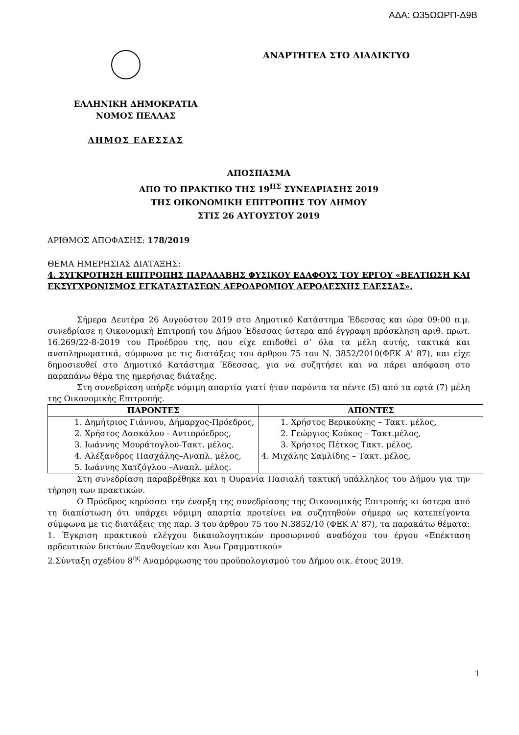ΑΔΑ: Ω35ΩΩΡΠ-Δ9Β
ΕΛΛΗΝΙΚΗ ΔΗΜΟΚΡΑΤΙΑ
ΝΟΜΟΣ ΠΕΛΛΑΣ
ΔΗΜΟΣ ΕΔΕΣΣΑΣ
ΑΝΑΡΤΗΤΕΑ ΣΤΟ ΔΙΑΔΙΚΤΥΟ
ΑΠΟΣΠΑΣΜΑ
ΑΠΟ ΤΟ ΠΡΑΚΤΙΚΟ ΤΗΣ 19<sup>ΗΣ</sup> ΣΥΝΕΔΡΙΑΣΗΣ 2019
ΤΗΣ ΟΙΚΟΝΟΜΙΚΗ ΕΠΙΤΡΟΠΗΣ ΤΟΥ ΔΗΜΟΥ
ΣΤΙΣ 26 ΑΥΓΟΥΣΤΟΥ 2019
ΑΡΙΘΜΟΣ ΑΠΟΦΑΣΗΣ: 178/2019
ΘΕΜΑ ΗΜΕΡΗΣΙΑΣ ΔΙΑΤΑΞΗΣ:
4. ΣΥΓΚΡΟΤΗΣΗ ΕΠΙΤΡΟΠΗΣ ΠΑΡΑΛΑΒΗΣ ΦΥΣΙΚΟΥ ΕΔΑΦΟΥΣ ΤΟΥ ΕΡΓΟΥ «ΒΕΛΤΙΩΣΗ ΚΑΙ ΕΚΣΥΓΧΡΟΝΙΣΜΟΣ ΕΓΚΑΤΑΣΤΑΣΕΩΝ ΑΕΡΟΔΡΟΜΙΟΥ ΑΕΡΟΛΕΣΧΗΣ ΕΔΕΣΣΑΣ».
Σήμερα Δευτέρα 26 Αυγούστου 2019 στο Δημοτικό Κατάστημα Έδεσσας και ώρα 09:00 π.μ. συνεδρίασε η Οικονομική Επιτροπή του Δήμου Έδεσσας ύστερα από έγγραφη πρόσκληση αριθ. πρωτ. 16.269/22-8-2019 του Προέδρου της, που είχε επιδοθεί σ’ όλα τα μέλη αυτής, τακτικά και αναπληρωματικά, σύμφωνα με τις διατάξεις του άρθρου 75 του Ν. 3852/2010(ΦΕΚ Α' 87), και είχε δημοσιευθεί στο Δημοτικό Κατάστημα Έδεσσας, για να συζητήσει και να πάρει απόφαση στο παραπάνω θέμα της ημερήσιας διάταξης.
Στη συνεδρίαση υπήρξε νόμιμη απαρτία γιατί ήταν παρόντα τα πέντε (5) από τα εφτά (7) μέλη της Οικονομικής Επιτροπής.
| ΠΑΡΟΝΤΕΣ | ΑΠΟΝΤΕΣ |
| --- | --- |
| 1. Δημήτριος Γιάννου, Δήμαρχος-Πρόεδρος, 2. Χρήστος Δασκάλου - Αντιπρόεδρος, 3. Ιωάννης Μουράτογλου-Τακτ. μέλος. 4. Αλέξανδρος Πασχάλης–Αναπλ. μέλος, 5. Ιωάννης Χατζόγλου –Αναπλ. μέλος. | 1. Χρήστος Βερικούκης – Τακτ. μέλος, 2. Γεώργιος Κούκος – Τακτ.μέλος, 3. Χρήστος Πέτκος Τακτ. μέλος. 4. Μιχάλης Σαμλίδης – Τακτ. μέλος, |
Στη συνεδρίαση παραβρέθηκε και η Ουρανία Πασιαλή τακτική υπάλληλος του Δήμου για την τήρηση των πρακτικών.
Ο Πρόεδρος κηρύσσει την έναρξη της συνεδρίασης της Οικονομικής Επιτροπής κι ύστερα από τη διαπίστωση ότι υπάρχει νόμιμη απαρτία προτείνει να συζητηθούν σήμερα ως κατεπείγοντα σύμφωνα με τις διατάξεις της παρ. 3 του άρθρου 75 του Ν.3852/10 (ΦΕΚ Α' 87), τα παρακάτω θέματα:
1. Έγκριση πρακτικού ελέγχου δικαιολογητικών προσωρινού αναδόχου του έργου «Επέκταση αρδευτικών δικτύων Ξανθογείων και Άνω Γραμματικού»
2.Σύνταξη σχεδίου 8<sup>ης</sup> Αναμόρφωσης του προϋπολογισμού του Δήμου οικ. έτους 2019.
1